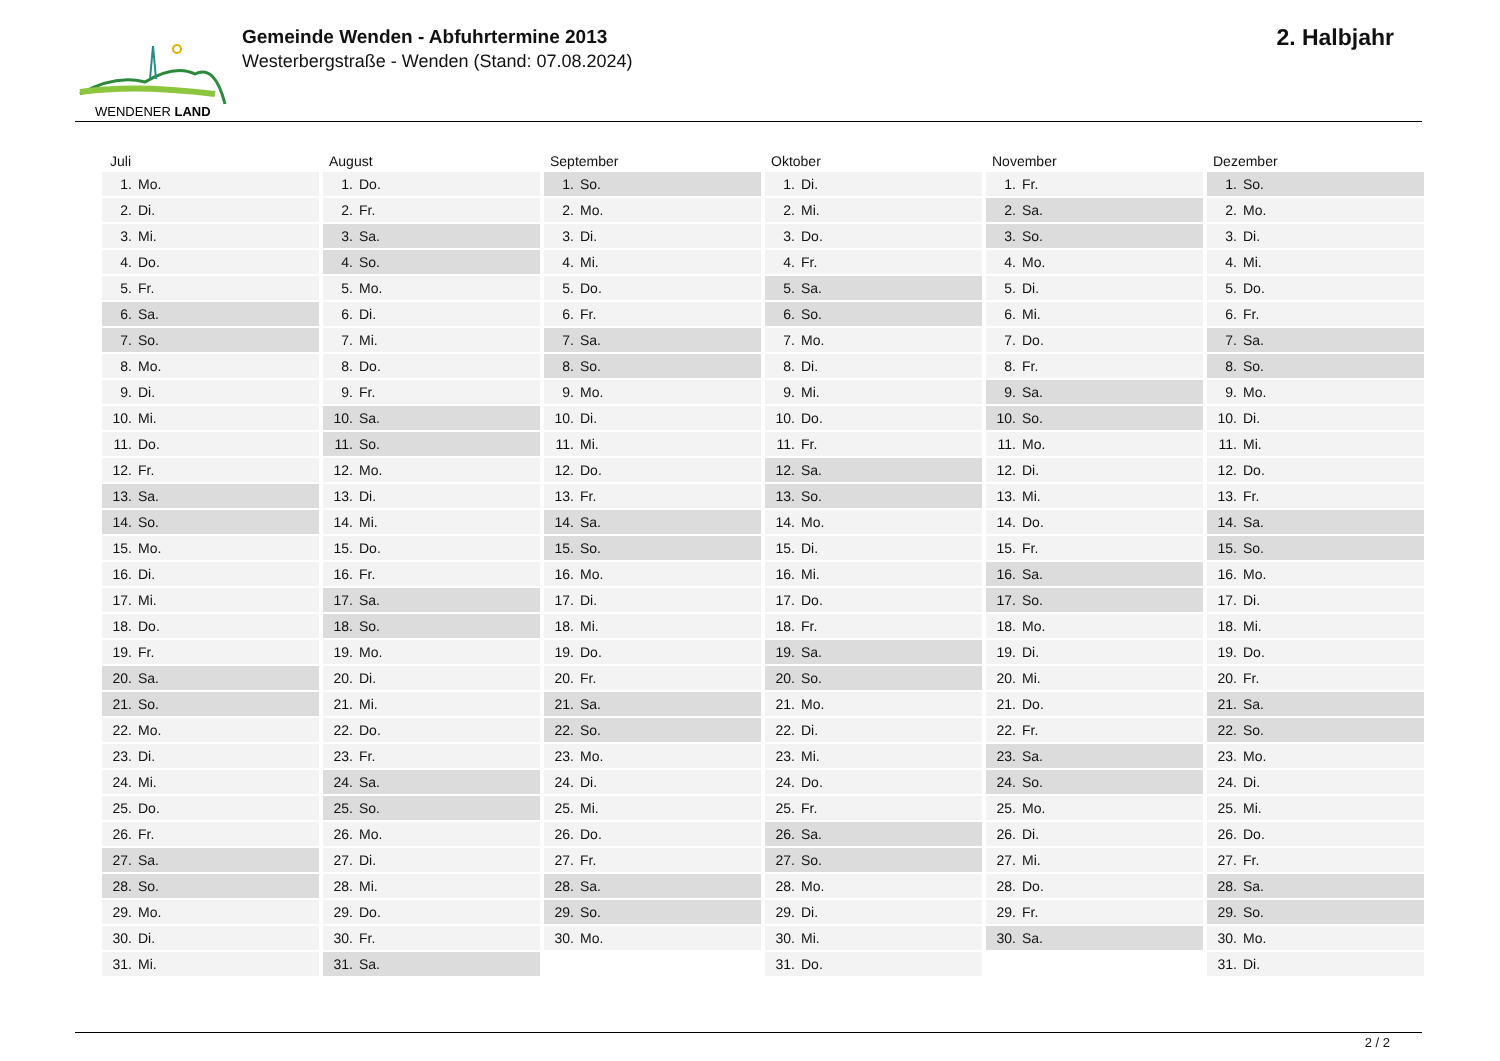WENDENER LAND
Gemeinde Wenden - Abfuhrtermine 2013
Westerbergstraße - Wenden (Stand: 07.08.2024)
2. Halbjahr
| Juli | | August | | September | | Oktober | | November | | Dezember | |
| --- | --- | --- | --- | --- | --- | --- | --- | --- | --- | --- | --- |
| 1. | Mo. | 1. | Do. | 1. | So. | 1. | Di. | 1. | Fr. | 1. | So. |
| 2. | Di. | 2. | Fr. | 2. | Mo. | 2. | Mi. | 2. | Sa. | 2. | Mo. |
| 3. | Mi. | 3. | Sa. | 3. | Di. | 3. | Do. | 3. | So. | 3. | Di. |
| 4. | Do. | 4. | So. | 4. | Mi. | 4. | Fr. | 4. | Mo. | 4. | Mi. |
| 5. | Fr. | 5. | Mo. | 5. | Do. | 5. | Sa. | 5. | Di. | 5. | Do. |
| 6. | Sa. | 6. | Di. | 6. | Fr. | 6. | So. | 6. | Mi. | 6. | Fr. |
| 7. | So. | 7. | Mi. | 7. | Sa. | 7. | Mo. | 7. | Do. | 7. | Sa. |
| 8. | Mo. | 8. | Do. | 8. | So. | 8. | Di. | 8. | Fr. | 8. | So. |
| 9. | Di. | 9. | Fr. | 9. | Mo. | 9. | Mi. | 9. | Sa. | 9. | Mo. |
| 10. | Mi. | 10. | Sa. | 10. | Di. | 10. | Do. | 10. | So. | 10. | Di. |
| 11. | Do. | 11. | So. | 11. | Mi. | 11. | Fr. | 11. | Mo. | 11. | Mi. |
| 12. | Fr. | 12. | Mo. | 12. | Do. | 12. | Sa. | 12. | Di. | 12. | Do. |
| 13. | Sa. | 13. | Di. | 13. | Fr. | 13. | So. | 13. | Mi. | 13. | Fr. |
| 14. | So. | 14. | Mi. | 14. | Sa. | 14. | Mo. | 14. | Do. | 14. | Sa. |
| 15. | Mo. | 15. | Do. | 15. | So. | 15. | Di. | 15. | Fr. | 15. | So. |
| 16. | Di. | 16. | Fr. | 16. | Mo. | 16. | Mi. | 16. | Sa. | 16. | Mo. |
| 17. | Mi. | 17. | Sa. | 17. | Di. | 17. | Do. | 17. | So. | 17. | Di. |
| 18. | Do. | 18. | So. | 18. | Mi. | 18. | Fr. | 18. | Mo. | 18. | Mi. |
| 19. | Fr. | 19. | Mo. | 19. | Do. | 19. | Sa. | 19. | Di. | 19. | Do. |
| 20. | Sa. | 20. | Di. | 20. | Fr. | 20. | So. | 20. | Mi. | 20. | Fr. |
| 21. | So. | 21. | Mi. | 21. | Sa. | 21. | Mo. | 21. | Do. | 21. | Sa. |
| 22. | Mo. | 22. | Do. | 22. | So. | 22. | Di. | 22. | Fr. | 22. | So. |
| 23. | Di. | 23. | Fr. | 23. | Mo. | 23. | Mi. | 23. | Sa. | 23. | Mo. |
| 24. | Mi. | 24. | Sa. | 24. | Di. | 24. | Do. | 24. | So. | 24. | Di. |
| 25. | Do. | 25. | So. | 25. | Mi. | 25. | Fr. | 25. | Mo. | 25. | Mi. |
| 26. | Fr. | 26. | Mo. | 26. | Do. | 26. | Sa. | 26. | Di. | 26. | Do. |
| 27. | Sa. | 27. | Di. | 27. | Fr. | 27. | So. | 27. | Mi. | 27. | Fr. |
| 28. | So. | 28. | Mi. | 28. | Sa. | 28. | Mo. | 28. | Do. | 28. | Sa. |
| 29. | Mo. | 29. | Do. | 29. | So. | 29. | Di. | 29. | Fr. | 29. | So. |
| 30. | Di. | 30. | Fr. | 30. | Mo. | 30. | Mi. | 30. | Sa. | 30. | Mo. |
| 31. | Mi. | 31. | Sa. | | | 31. | Do. | | | 31. | Di. |
2 / 2